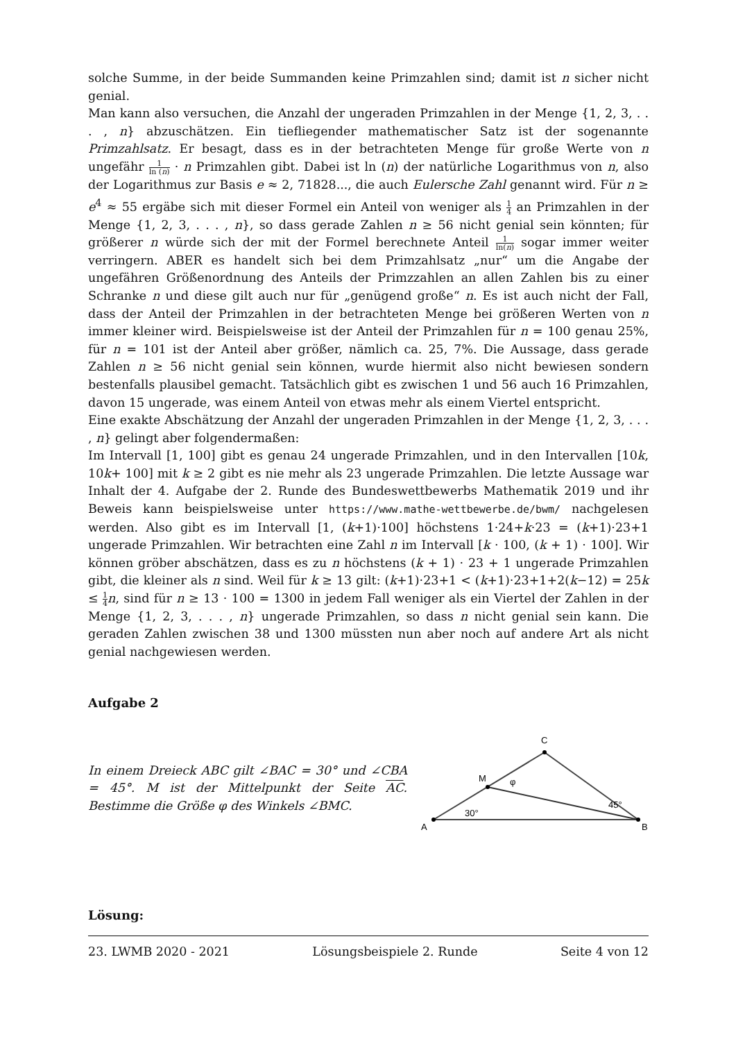solche Summe, in der beide Summanden keine Primzahlen sind; damit ist n sicher nicht genial.
Man kann also versuchen, die Anzahl der ungeraden Primzahlen in der Menge {1, 2, 3, . . . , n} abzuschätzen. Ein tiefliegender mathematischer Satz ist der sogenannte Primzahlsatz. Er besagt, dass es in der betrachteten Menge für große Werte von n ungefähr 1 ln (n) · n Primzahlen gibt. Dabei ist ln (n) der natürliche Logarithmus von n, also der Logarithmus zur Basis e ≈ 2, 71828..., die auch Eulersche Zahl genannt wird. Für n ≥ e<sup>4</sup> ≈ 55 ergäbe sich mit dieser Formel ein Anteil von weniger als 1 4 an Primzahlen in der Menge {1, 2, 3, . . . , n}, so dass gerade Zahlen n ≥ 56 nicht genial sein könnten; für größerer n würde sich der mit der Formel berechnete Anteil 1 ln(n) sogar immer weiter verringern. ABER es handelt sich bei dem Primzahlsatz „nur“ um die Angabe der ungefähren Größenordnung des Anteils der Primzzahlen an allen Zahlen bis zu einer Schranke n und diese gilt auch nur für „genügend große“ n. Es ist auch nicht der Fall, dass der Anteil der Primzahlen in der betrachteten Menge bei größeren Werten von n immer kleiner wird. Beispielsweise ist der Anteil der Primzahlen für n = 100 genau 25%, für n = 101 ist der Anteil aber größer, nämlich ca. 25, 7%. Die Aussage, dass gerade Zahlen n ≥ 56 nicht genial sein können, wurde hiermit also nicht bewiesen sondern bestenfalls plausibel gemacht. Tatsächlich gibt es zwischen 1 und 56 auch 16 Primzahlen, davon 15 ungerade, was einem Anteil von etwas mehr als einem Viertel entspricht.
Eine exakte Abschätzung der Anzahl der ungeraden Primzahlen in der Menge {1, 2, 3, . . . , n} gelingt aber folgendermaßen:
Im Intervall [1, 100] gibt es genau 24 ungerade Primzahlen, und in den Intervallen [10k, 10k+ 100] mit k ≥ 2 gibt es nie mehr als 23 ungerade Primzahlen. Die letzte Aussage war Inhalt der 4. Aufgabe der 2. Runde des Bundeswettbewerbs Mathematik 2019 und ihr Beweis kann beispielsweise unter https://www.mathe-wettbewerbe.de/bwm/ nachgelesen werden. Also gibt es im Intervall [1, (k+1)·100] höchstens 1·24+k·23 = (k+1)·23+1 ungerade Primzahlen. Wir betrachten eine Zahl n im Intervall [k · 100, (k + 1) · 100]. Wir können gröber abschätzen, dass es zu n höchstens (k + 1) · 23 + 1 ungerade Primzahlen gibt, die kleiner als n sind. Weil für k ≥ 13 gilt: (k+1)·23+1 < (k+1)·23+1+2(k−12) = 25k ≤ 1 4 n, sind für n ≥ 13 · 100 = 1300 in jedem Fall weniger als ein Viertel der Zahlen in der Menge {1, 2, 3, . . . , n} ungerade Primzahlen, so dass n nicht genial sein kann. Die geraden Zahlen zwischen 38 und 1300 müssten nun aber noch auf andere Art als nicht genial nachgewiesen werden.
Aufgabe 2
In einem Dreieck ABC gilt ∠BAC = 30° und ∠CBA = 45°. M ist der Mittelpunkt der Seite AC. Bestimme die Größe φ des Winkels ∠BMC.
A
B
C
M
30°
45°
φ
Lösung:
23. LWMB 2020 - 2021 Lösungsbeispiele 2. Runde Seite 4 von 12